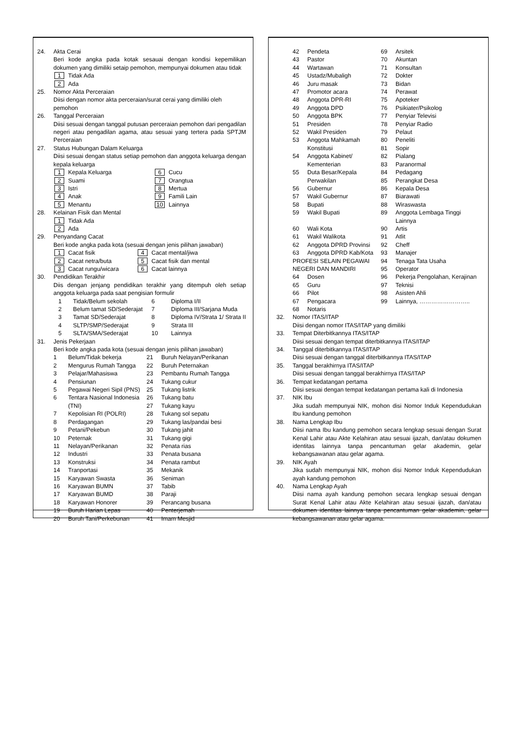24. Akta Cerai
Beri kode angka pada kotak sesauai dengan kondisi kepemilikan dokumen yang dimiliki setaip pemohon, mempunyai dokumen atau tidak
1 Tidak Ada
2 Ada
25. Nomor Akta Perceraian
Diisi dengan nomor akta perceraian/surat cerai yang dimiliki oleh pemohon
26. Tanggal Perceraian
Diisi sesuai dengan tanggal putusan perceraian pemohon dari pengadilan negeri atau pengadilan agama, atau sesuai yang tertera pada SPTJM Perceraian
27. Status Hubungan Dalam Keluarga
Diisi sesuai dengan status setiap pemohon dan anggota keluarga dengan kepala keluarga
1 Kepala Keluarga
6 Cucu
2 Suami
7 Orangtua
3 Istri
8 Mertua
4 Anak
9 Famili Lain
5 Menantu
10 Lainnya
28. Kelainan Fisik dan Mental
1 Tidak Ada
2 Ada
29. Penyandang Cacat
Beri kode angka pada kota (sesuai dengan jenis pilihan jawaban)
1 Cacat fisik
4 Cacat mental/jiwa
2 Cacat netra/buta
5 Cacat fisik dan mental
3 Cacat rungu/wicara
6 Cacat lainnya
30. Pendidikan Terakhir
Diis dengan jenjang pendidikan terakhir yang ditempuh oleh setiap anggota keluarga pada saat pengisian formulir
1
Tidak/Belum sekolah
6
Diploma I/II
2
Belum tamat SD/Sederajat
7
Diploma III/Sarjana Muda
3
Tamat SD/Sederajat
8
Diploma IV/Strata 1/ Strata II
4
SLTP/SMP/Sederajat
9
Strata III
5
SLTA/SMA/Sederajat
10
Lainnya
31. Jenis Pekerjaan
Beri kode angka pada kota (sesuai dengan jenis pilihan jawaban)
1
Belum/Tidak bekerja
21
Buruh Nelayan/Perikanan
2
Mengurus Rumah Tangga
22
Buruh Peternakan
3
Pelajar/Mahasiswa
23
Pembantu Rumah Tangga
4
Pensiunan
24
Tukang cukur
5
Pegawai Negeri Sipil (PNS)
25
Tukang listrik
6
Tentara Nasional Indonesia (TNI)
26
27
Tukang batu
Tukang kayu
7
Kepolisian RI (POLRI)
28
Tukang sol sepatu
8
Perdagangan
29
Tukang las/pandai besi
9
Petani/Pekebun
30
Tukang jahit
10
Peternak
31
Tukang gigi
11
Nelayan/Perikanan
32
Penata rias
12
Industri
33
Penata busana
13
Konstruksi
34
Penata rambut
14
Tranportasi
35
Mekanik
15
Karyawan Swasta
36
Seniman
16
Karyawan BUMN
37
Tabib
17
Karyawan BUMD
38
Paraji
18
Karyawan Honorer
39
Perancang busana
19
Buruh Harian Lepas
40
Penterjemah
20
Buruh Tani/Perkebunan
41
Imam Mesjid
42
Pendeta
69
Arsitek
43
Pastor
70
Akuntan
44
Wartawan
71
Konsultan
45
Ustadz/Mubaligh
72
Dokter
46
Juru masak
73
Bidan
47
Promotor acara
74
Perawat
48
Anggota DPR-RI
75
Apoteker
49
Anggota DPD
76
Psikiater/Psikolog
50
Anggota BPK
77
Penyiar Televisi
51
Presiden
78
Penyiar Radio
52
Wakil Presiden
79
Pelaut
53
Anggota Mahkamah Konstitusi
80
81
Peneliti
Sopir
54
Anggota Kabinet/ Kementerian
82
83
Pialang
Paranormal
55
Duta Besar/Kepala Perwakilan
84
85
Pedagang
Perangkat Desa
56
Gubernur
86
Kepala Desa
57
Wakil Gubernur
87
Biarawati
58
Bupati
88
Wiraswasta
59
Wakil Bupati
89
Anggota Lembaga Tinggi Lainnya
60
Wali Kota
90
Artis
61
Wakil Walikota
91
Atlit
62
Anggota DPRD Provinsi
92
Cheff
63
Anggota DPRD Kab/Kota
93
Manajer
PROFESI SELAIN PEGAWAI NEGERI DAN MANDIRI
94
95
Tenaga Tata Usaha
Operator
64
Dosen
96
Pekerja Pengolahan, Kerajinan
65
Guru
97
Teknisi
66
Pilot
98
Asisten Ahli
67
Pengacara
99
Lainnya, ……………………..
68
Notaris
32. Nomor ITAS/ITAP
Diisi dengan nomor ITAS/ITAP yang dimiliki
33. Tempat Diterbitkannya ITAS/ITAP
Diisi sesuai dengan tempat diterbitkannya ITAS/ITAP
34. Tanggal diterbitkannya ITAS/ITAP
Diisi sesuai dengan tanggal diterbitkannya ITAS/ITAP
35. Tanggal berakhirnya ITAS/ITAP
Diisi sesuai dengan tanggal berakhirnya ITAS/ITAP
36. Tempat kedatangan pertama
Diisi sesuai dengan tempat kedatangan pertama kali di Indonesia
37. NIK Ibu
Jika sudah mempunyai NIK, mohon disi Nomor Induk Kependudukan Ibu kandung pemohon
38. Nama Lengkap Ibu
Diisi nama Ibu kandung pemohon secara lengkap sesuai dengan Surat Kenal Lahir atau Akte Kelahiran atau sesuai ijazah, dan/atau dokumen identitas lainnya tanpa pencantuman gelar akademin, gelar kebangsawanan atau gelar agama.
39. NIK Ayah
Jika sudah mempunyai NIK, mohon disi Nomor Induk Kependudukan ayah kandung pemohon
40. Nama Lengkap Ayah
Diisi nama ayah kandung pemohon secara lengkap sesuai dengan Surat Kenal Lahir atau Akte Kelahiran atau sesuai ijazah, dan/atau dokumen identitas lainnya tanpa pencantuman gelar akademin, gelar kebangsawanan atau gelar agama.